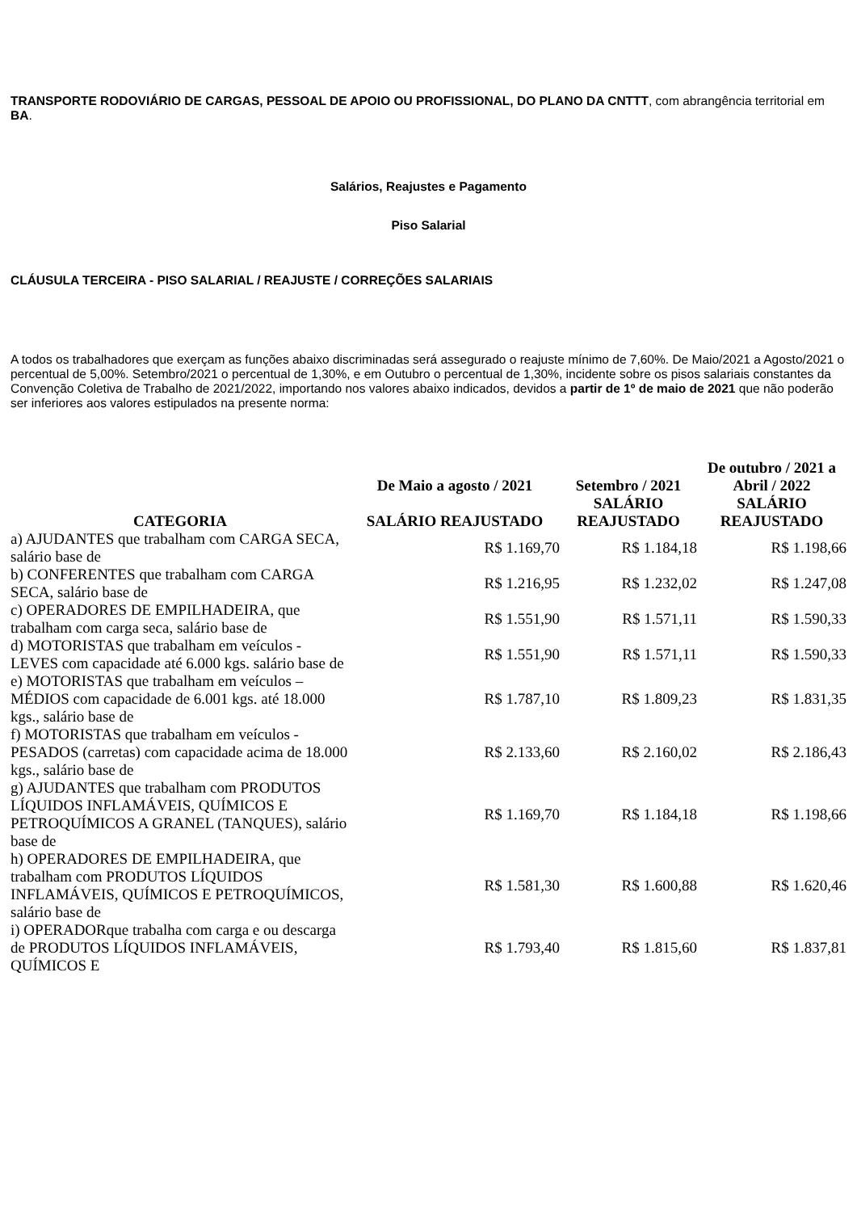TRANSPORTE RODOVIÁRIO DE CARGAS, PESSOAL DE APOIO OU PROFISSIONAL, DO PLANO DA CNTTT, com abrangência territorial em BA.
Salários, Reajustes e Pagamento
Piso Salarial
CLÁUSULA TERCEIRA - PISO SALARIAL / REAJUSTE / CORREÇÕES SALARIAIS
A todos os trabalhadores que exerçam as funções abaixo discriminadas será assegurado o reajuste mínimo de 7,60%. De Maio/2021 a Agosto/2021 o percentual de 5,00%. Setembro/2021 o percentual de 1,30%, e em Outubro o percentual de 1,30%, incidente sobre os pisos salariais constantes da Convenção Coletiva de Trabalho de 2021/2022, importando nos valores abaixo indicados, devidos a partir de 1º de maio de 2021 que não poderão ser inferiores aos valores estipulados na presente norma:
| CATEGORIA | De Maio a agosto / 2021 | Setembro / 2021 | De outubro / 2021 a Abril / 2022 |
| --- | --- | --- | --- |
| | SALÁRIO REAJUSTADO | SALÁRIO REAJUSTADO | SALÁRIO REAJUSTADO |
| a) AJUDANTES que trabalham com CARGA SECA, salário base de | R$ 1.169,70 | R$ 1.184,18 | R$ 1.198,66 |
| b) CONFERENTES que trabalham com CARGA SECA, salário base de | R$ 1.216,95 | R$ 1.232,02 | R$ 1.247,08 |
| c) OPERADORES DE EMPILHADEIRA, que trabalham com carga seca, salário base de | R$ 1.551,90 | R$ 1.571,11 | R$ 1.590,33 |
| d) MOTORISTAS que trabalham em veículos - LEVES com capacidade até 6.000 kgs. salário base de | R$ 1.551,90 | R$ 1.571,11 | R$ 1.590,33 |
| e) MOTORISTAS que trabalham em veículos – MÉDIOS com capacidade de 6.001 kgs. até 18.000 kgs., salário base de | R$ 1.787,10 | R$ 1.809,23 | R$ 1.831,35 |
| f) MOTORISTAS que trabalham em veículos - PESADOS (carretas) com capacidade acima de 18.000 kgs., salário base de | R$ 2.133,60 | R$ 2.160,02 | R$ 2.186,43 |
| g) AJUDANTES que trabalham com PRODUTOS LÍQUIDOS INFLAMÁVEIS, QUÍMICOS E PETROQUÍMICOS A GRANEL (TANQUES), salário base de | R$ 1.169,70 | R$ 1.184,18 | R$ 1.198,66 |
| h) OPERADORES DE EMPILHADEIRA, que trabalham com PRODUTOS LÍQUIDOS INFLAMÁVEIS, QUÍMICOS E PETROQUÍMICOS, salário base de | R$ 1.581,30 | R$ 1.600,88 | R$ 1.620,46 |
| i) OPERADORque trabalha com carga e ou descarga de PRODUTOS LÍQUIDOS INFLAMÁVEIS, QUÍMICOS E | R$ 1.793,40 | R$ 1.815,60 | R$ 1.837,81 |